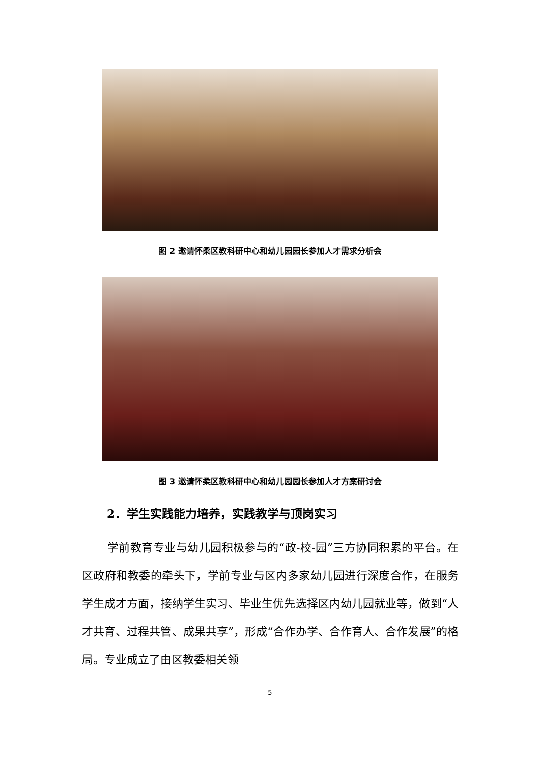图 2 邀请怀柔区教科研中心和幼儿园园长参加人才需求分析会
图 3 邀请怀柔区教科研中心和幼儿园园长参加人才方案研讨会
2．学生实践能力培养，实践教学与顶岗实习
学前教育专业与幼儿园积极参与的“政-校-园”三方协同积累的平台。在区政府和教委的牵头下，学前专业与区内多家幼儿园进行深度合作，在服务学生成才方面，接纳学生实习、毕业生优先选择区内幼儿园就业等，做到“人才共育、过程共管、成果共享”，形成“合作办学、合作育人、合作发展”的格局。专业成立了由区教委相关领
5